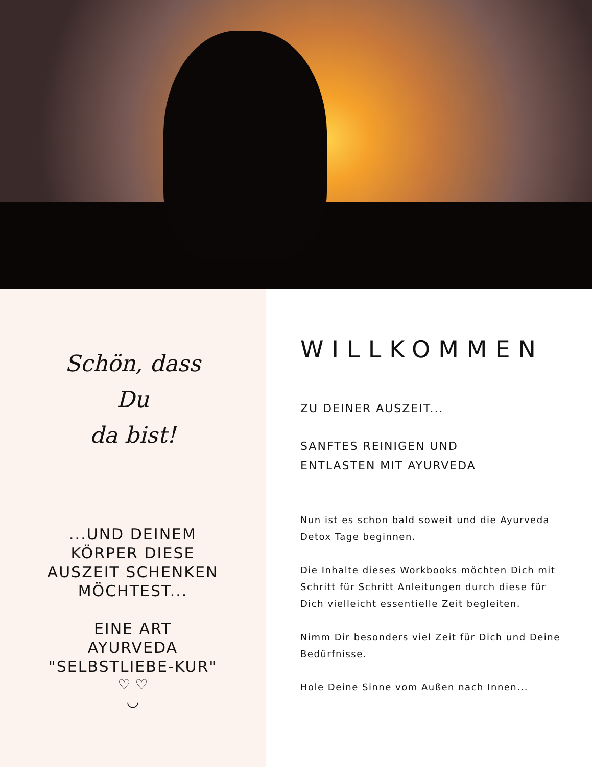Schön, dass
Du
da bist!
...UND DEINEM
KÖRPER DIESE
AUSZEIT SCHENKEN
MÖCHTEST...
EINE ART
AYURVEDA
"SELBSTLIEBE-KUR"
♡ ♡
◡
WILLKOMMEN
ZU DEINER AUSZEIT...
SANFTES REINIGEN UND
ENTLASTEN MIT AYURVEDA
Nun ist es schon bald soweit und die Ayurveda Detox Tage beginnen.
Die Inhalte dieses Workbooks möchten Dich mit Schritt für Schritt Anleitungen durch diese für Dich vielleicht essentielle Zeit begleiten.
Nimm Dir besonders viel Zeit für Dich und Deine Bedürfnisse.
Hole Deine Sinne vom Außen nach Innen...